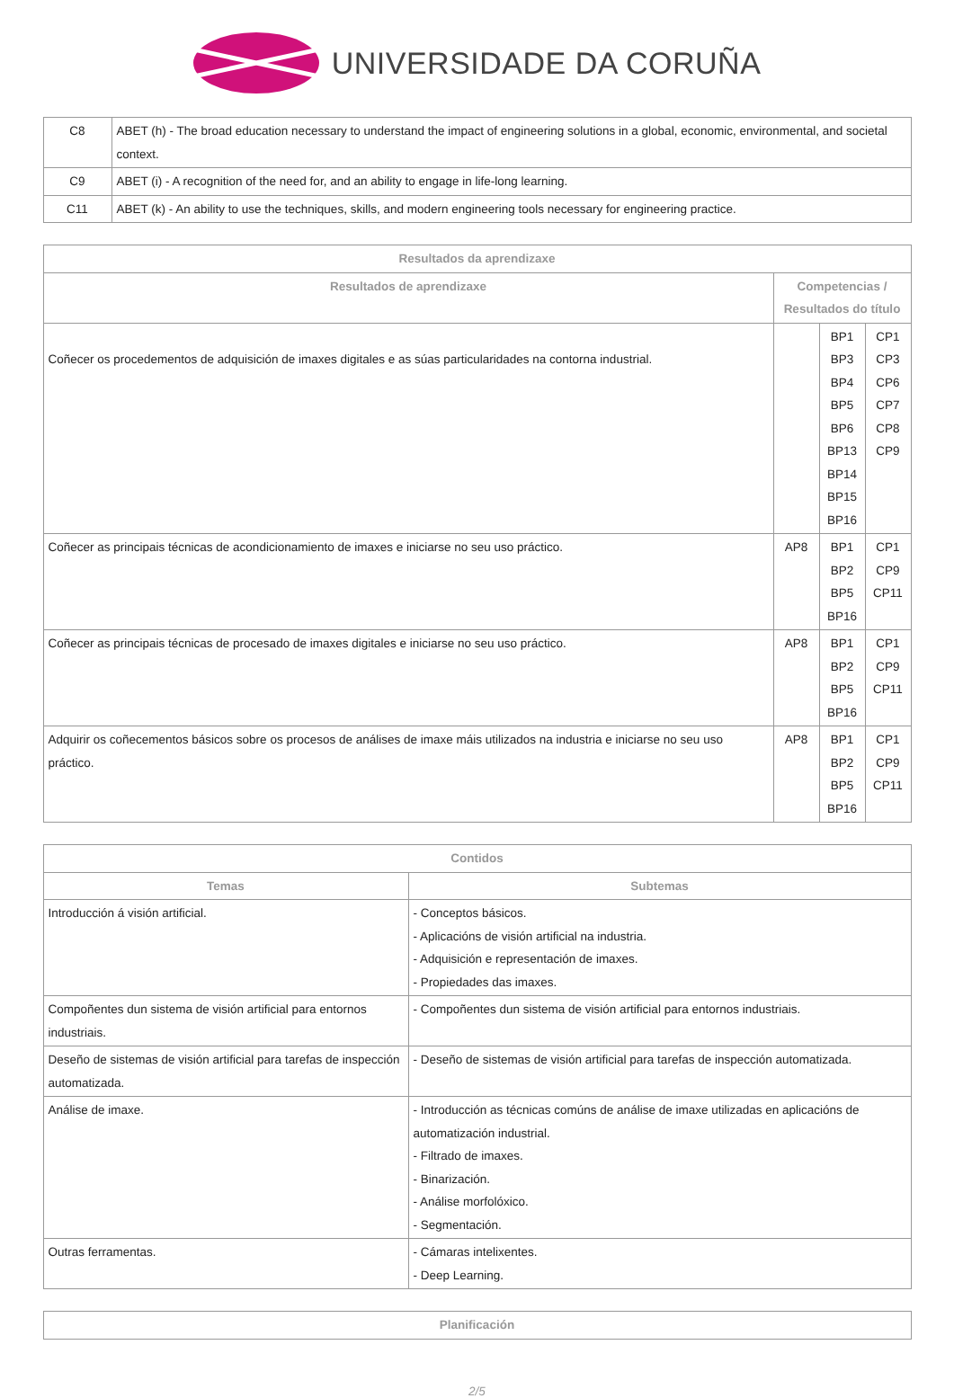UNIVERSIDADE DA CORUÑA
| C8 | ABET (h) - The broad education necessary to understand the impact of engineering solutions in a global, economic, environmental, and societal context. |
| C9 | ABET (i) - A recognition of the need for, and an ability to engage in life-long learning. |
| C11 | ABET (k) - An ability to use the techniques, skills, and modern engineering tools necessary for engineering practice. |
| Resultados da aprendizaxe | | | |
| --- | --- | --- | --- |
| Resultados de aprendizaxe | Competencias / Resultados do título | | |
| Coñecer os procedementos de adquisición de imaxes digitales e as súas particularidades na contorna industrial. | | BP1 BP3 BP4 BP5 BP6 BP13 BP14 BP15 BP16 | CP1 CP3 CP6 CP7 CP8 CP9 |
| Coñecer as principais técnicas de acondicionamiento de imaxes e iniciarse no seu uso práctico. | AP8 | BP1 BP2 BP5 BP16 | CP1 CP9 CP11 |
| Coñecer as principais técnicas de procesado de imaxes digitales e iniciarse no seu uso práctico. | AP8 | BP1 BP2 BP5 BP16 | CP1 CP9 CP11 |
| Adquirir os coñecementos básicos sobre os procesos de análises de imaxe máis utilizados na industria e iniciarse no seu uso práctico. | AP8 | BP1 BP2 BP5 BP16 | CP1 CP9 CP11 |
| Contidos | |
| --- | --- |
| Temas | Subtemas |
| Introducción á visión artificial. | - Conceptos básicos. - Aplicacións de visión artificial na industria. - Adquisición e representación de imaxes. - Propiedades das imaxes. |
| Compoñentes dun sistema de visión artificial para entornos industriais. | - Compoñentes dun sistema de visión artificial para entornos industriais. |
| Deseño de sistemas de visión artificial para tarefas de inspección automatizada. | - Deseño de sistemas de visión artificial para tarefas de inspección automatizada. |
| Análise de imaxe. | - Introducción as técnicas comúns de análise de imaxe utilizadas en aplicacións de automatización industrial. - Filtrado de imaxes. - Binarización. - Análise morfolóxico. - Segmentación. |
| Outras ferramentas. | - Cámaras intelixentes. - Deep Learning. |
| Planificación |
| --- |
2/5